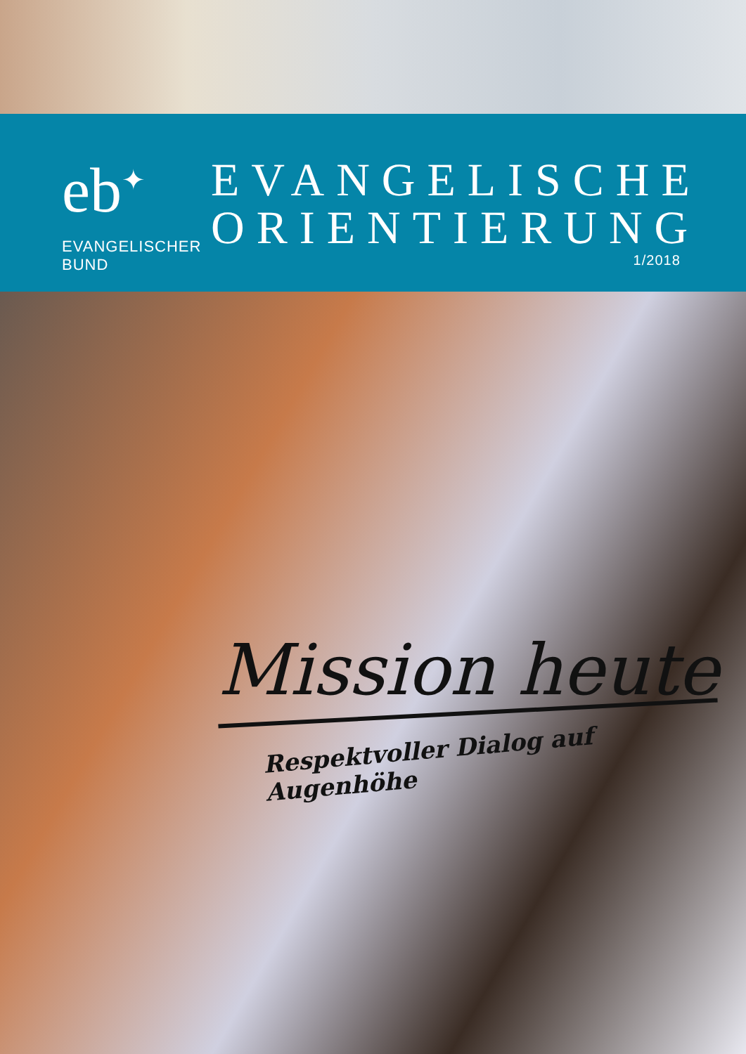eb<sup>✦</sup>
EVANGELISCHER
BUND
EVANGELISCHE
ORIENTIERUNG
1/2018
Mission heute
Respektvoller Dialog auf Augenhöhe